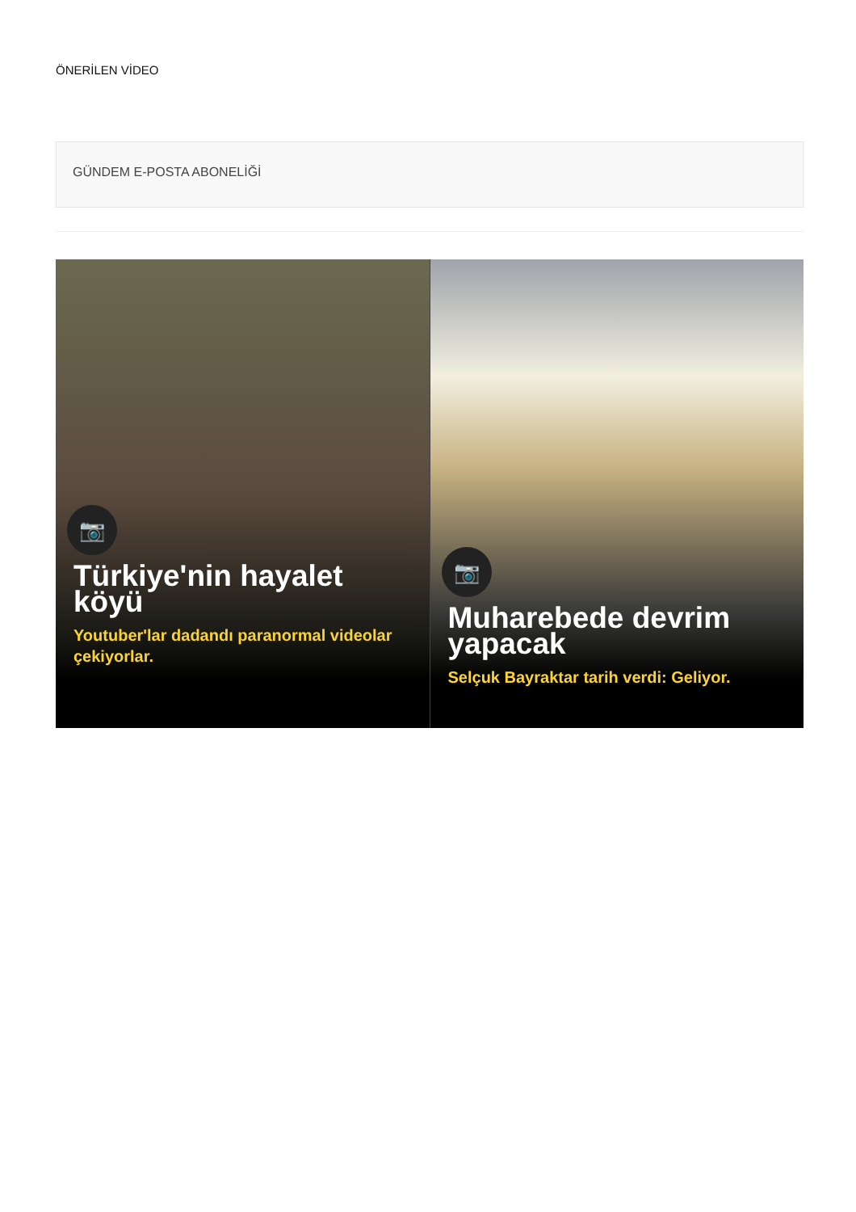ÖNERİLEN VİDEO
GÜNDEM E-POSTA ABONELİĞİ
📷
Türkiye'nin hayalet köyü
Youtuber'lar dadandı paranormal videolar çekiyorlar.
📷
Muharebede devrim yapacak
Selçuk Bayraktar tarih verdi: Geliyor.